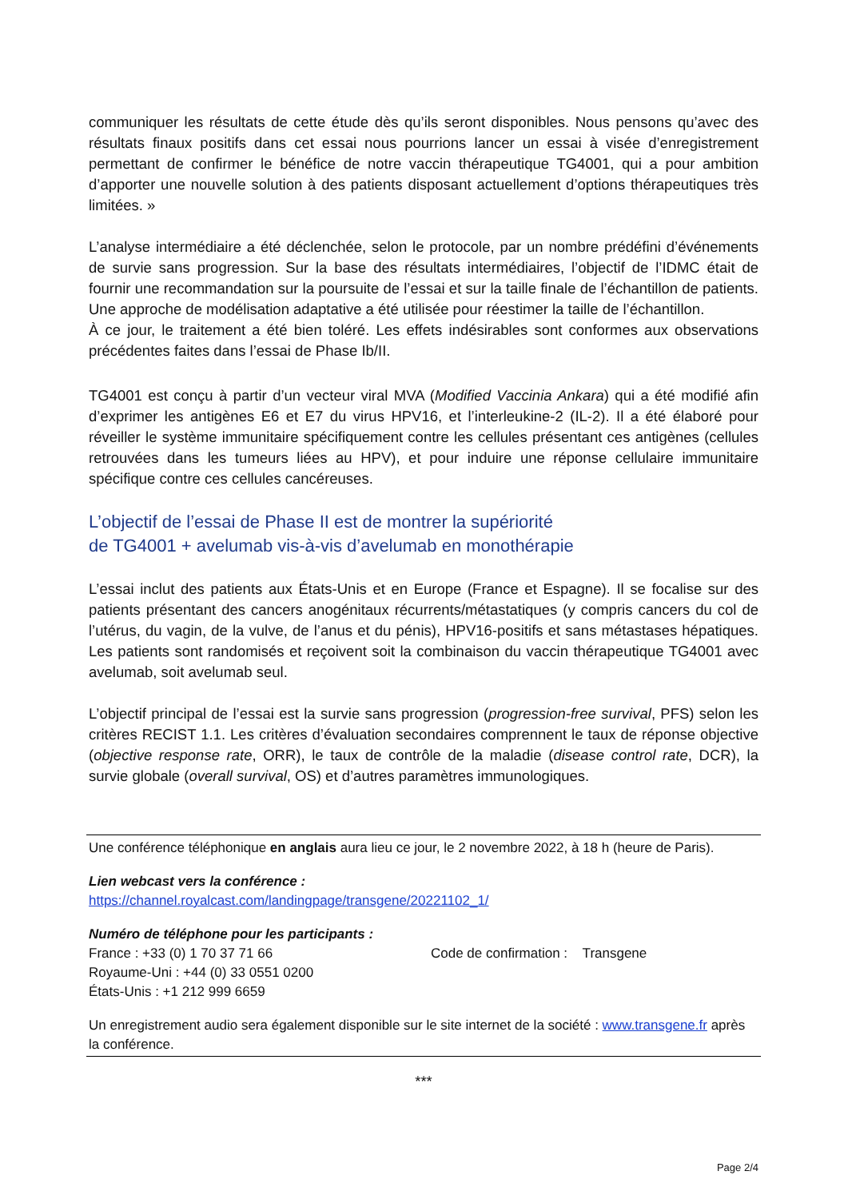communiquer les résultats de cette étude dès qu’ils seront disponibles. Nous pensons qu’avec des résultats finaux positifs dans cet essai nous pourrions lancer un essai à visée d’enregistrement permettant de confirmer le bénéfice de notre vaccin thérapeutique TG4001, qui a pour ambition d’apporter une nouvelle solution à des patients disposant actuellement d’options thérapeutiques très limitées. »
L’analyse intermédiaire a été déclenchée, selon le protocole, par un nombre prédéfini d’événements de survie sans progression. Sur la base des résultats intermédiaires, l’objectif de l’IDMC était de fournir une recommandation sur la poursuite de l’essai et sur la taille finale de l’échantillon de patients. Une approche de modélisation adaptative a été utilisée pour réestimer la taille de l’échantillon.
À ce jour, le traitement a été bien toléré. Les effets indésirables sont conformes aux observations précédentes faites dans l’essai de Phase Ib/II.
TG4001 est conçu à partir d’un vecteur viral MVA (Modified Vaccinia Ankara) qui a été modifié afin d’exprimer les antigènes E6 et E7 du virus HPV16, et l’interleukine-2 (IL-2). Il a été élaboré pour réveiller le système immunitaire spécifiquement contre les cellules présentant ces antigènes (cellules retrouvées dans les tumeurs liées au HPV), et pour induire une réponse cellulaire immunitaire spécifique contre ces cellules cancéreuses.
L’objectif de l’essai de Phase II est de montrer la supériorité
de TG4001 + avelumab vis-à-vis d’avelumab en monothérapie
L’essai inclut des patients aux États-Unis et en Europe (France et Espagne). Il se focalise sur des patients présentant des cancers anogénitaux récurrents/métastatiques (y compris cancers du col de l’utérus, du vagin, de la vulve, de l’anus et du pénis), HPV16-positifs et sans métastases hépatiques. Les patients sont randomisés et reçoivent soit la combinaison du vaccin thérapeutique TG4001 avec avelumab, soit avelumab seul.
L’objectif principal de l’essai est la survie sans progression (progression-free survival, PFS) selon les critères RECIST 1.1. Les critères d’évaluation secondaires comprennent le taux de réponse objective (objective response rate, ORR), le taux de contrôle de la maladie (disease control rate, DCR), la survie globale (overall survival, OS) et d’autres paramètres immunologiques.
Une conférence téléphonique en anglais aura lieu ce jour, le 2 novembre 2022, à 18 h (heure de Paris).
Lien webcast vers la conférence :
https://channel.royalcast.com/landingpage/transgene/20221102_1/
Numéro de téléphone pour les participants :
France : +33 (0) 1 70 37 71 66 Code de confirmation : Transgene
Royaume-Uni : +44 (0) 33 0551 0200
États-Unis : +1 212 999 6659
Un enregistrement audio sera également disponible sur le site internet de la société : www.transgene.fr après la conférence.
***
Page 2/4